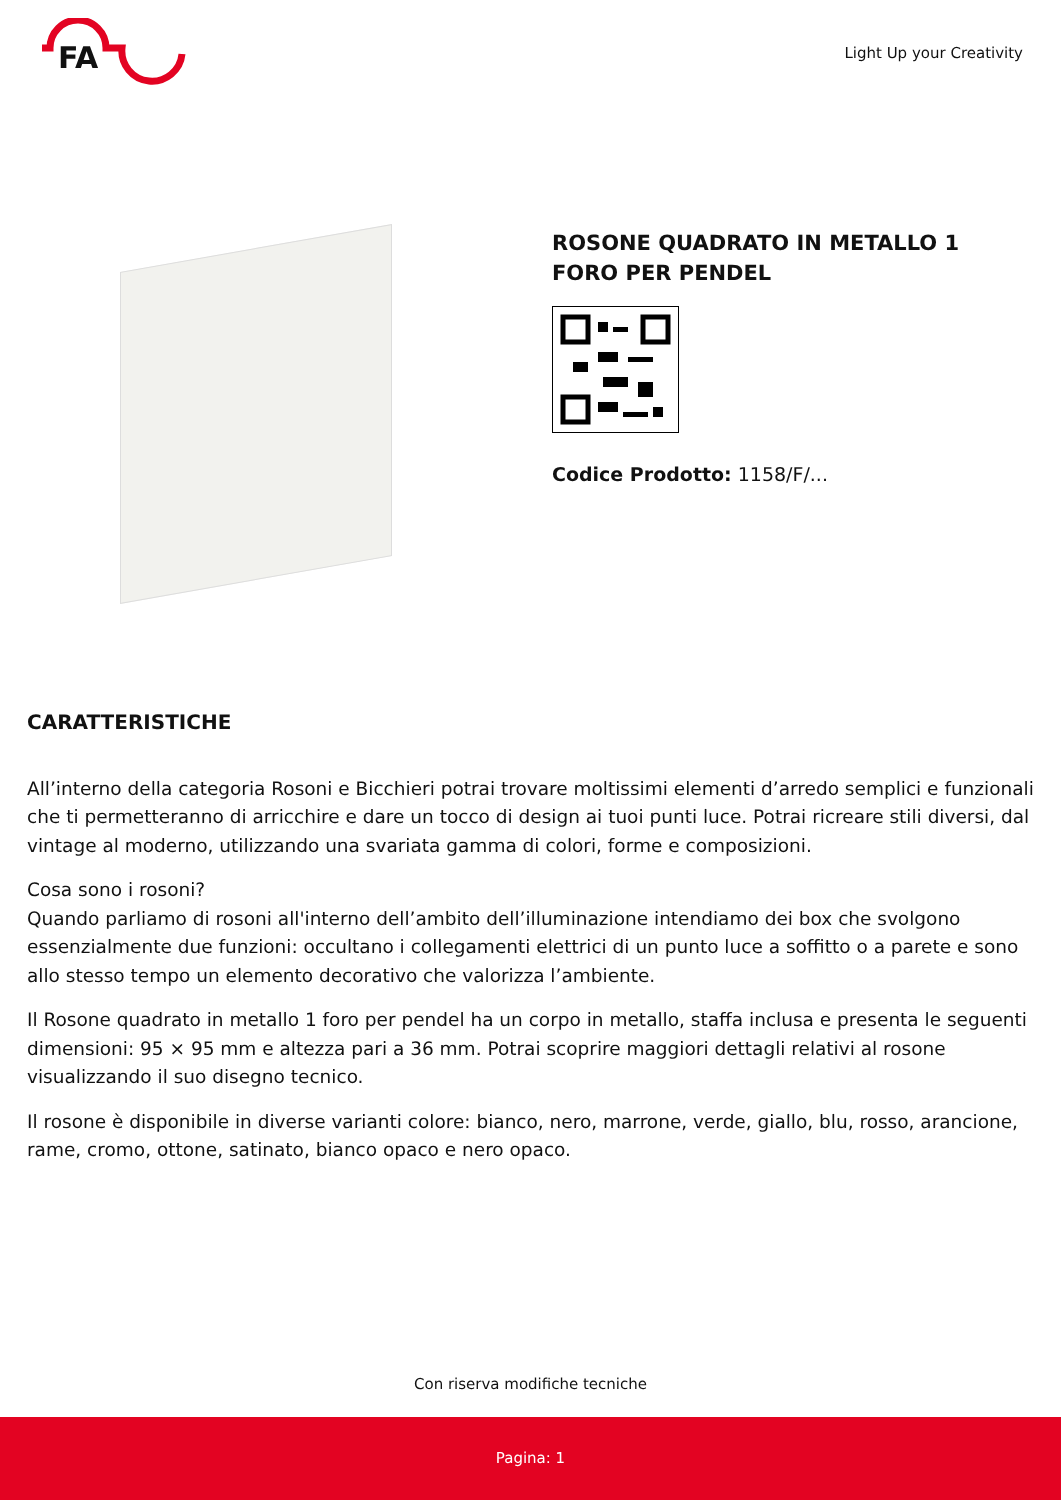FA
Light Up your Creativity
ROSONE QUADRATO IN METALLO 1 FORO PER PENDEL
Codice Prodotto: 1158/F/...
CARATTERISTICHE
All’interno della categoria Rosoni e Bicchieri potrai trovare moltissimi elementi d’arredo semplici e funzionali che ti permetteranno di arricchire e dare un tocco di design ai tuoi punti luce. Potrai ricreare stili diversi, dal vintage al moderno, utilizzando una svariata gamma di colori, forme e composizioni.
Cosa sono i rosoni?
Quando parliamo di rosoni all'interno dell’ambito dell’illuminazione intendiamo dei box che svolgono essenzialmente due funzioni: occultano i collegamenti elettrici di un punto luce a soffitto o a parete e sono allo stesso tempo un elemento decorativo che valorizza l’ambiente.
Il Rosone quadrato in metallo 1 foro per pendel ha un corpo in metallo, staffa inclusa e presenta le seguenti dimensioni: 95 × 95 mm e altezza pari a 36 mm. Potrai scoprire maggiori dettagli relativi al rosone visualizzando il suo disegno tecnico.
Il rosone è disponibile in diverse varianti colore: bianco, nero, marrone, verde, giallo, blu, rosso, arancione, rame, cromo, ottone, satinato, bianco opaco e nero opaco.
Con riserva modifiche tecniche
Pagina: 1